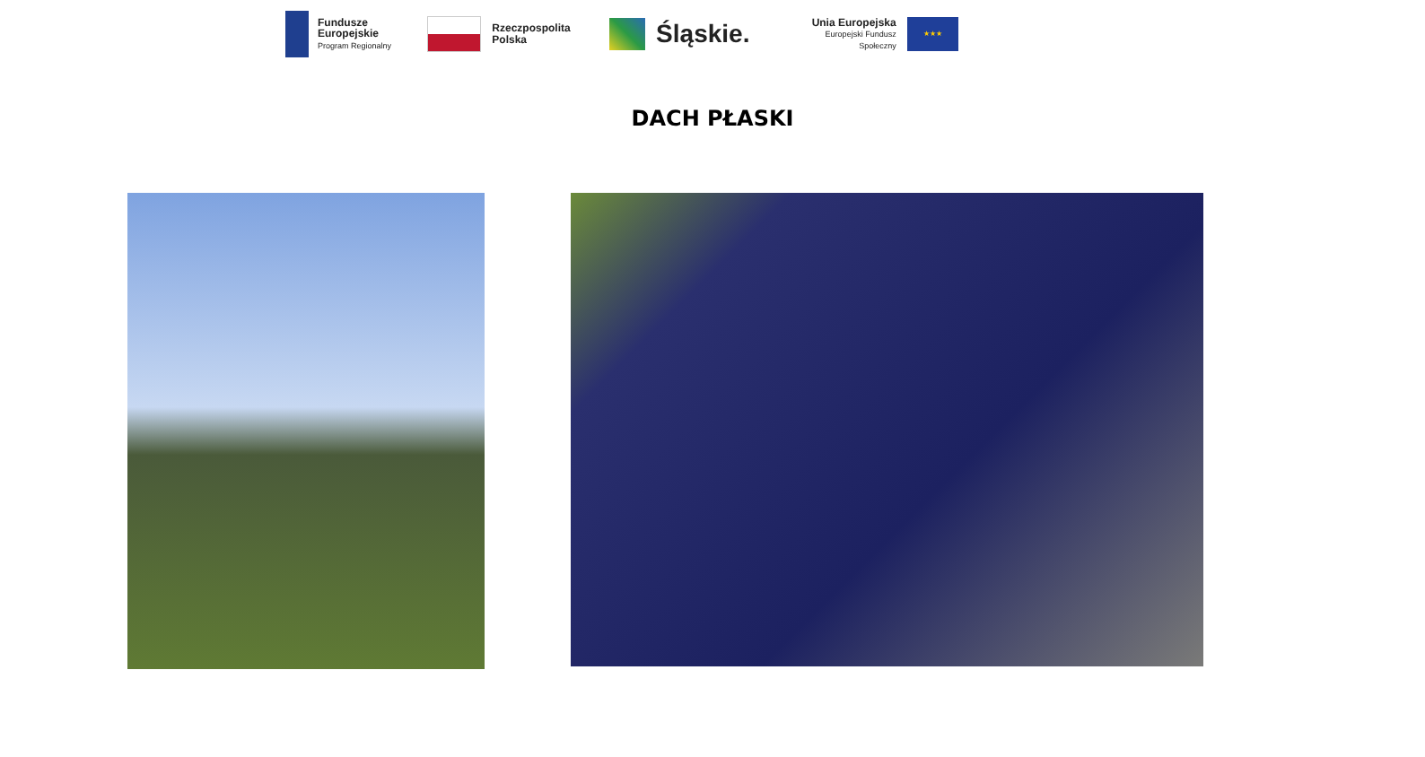Fundusze
Europejskie
Program Regionalny
Rzeczpospolita
Polska
Śląskie.
Unia Europejska
Europejski Fundusz Społeczny
★★★
DACH PŁASKI